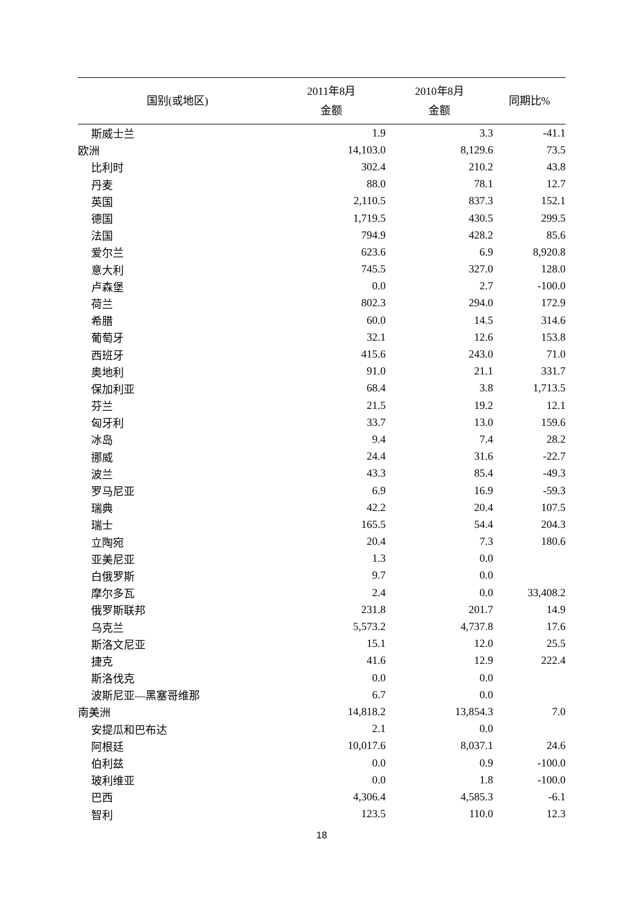| 国别(或地区) | 2011年8月 金额 | 2010年8月 金额 | 同期比% |
| --- | --- | --- | --- |
| 斯威士兰 | 1.9 | 3.3 | -41.1 |
| 欧洲 | 14,103.0 | 8,129.6 | 73.5 |
| 比利时 | 302.4 | 210.2 | 43.8 |
| 丹麦 | 88.0 | 78.1 | 12.7 |
| 英国 | 2,110.5 | 837.3 | 152.1 |
| 德国 | 1,719.5 | 430.5 | 299.5 |
| 法国 | 794.9 | 428.2 | 85.6 |
| 爱尔兰 | 623.6 | 6.9 | 8,920.8 |
| 意大利 | 745.5 | 327.0 | 128.0 |
| 卢森堡 | 0.0 | 2.7 | -100.0 |
| 荷兰 | 802.3 | 294.0 | 172.9 |
| 希腊 | 60.0 | 14.5 | 314.6 |
| 葡萄牙 | 32.1 | 12.6 | 153.8 |
| 西班牙 | 415.6 | 243.0 | 71.0 |
| 奥地利 | 91.0 | 21.1 | 331.7 |
| 保加利亚 | 68.4 | 3.8 | 1,713.5 |
| 芬兰 | 21.5 | 19.2 | 12.1 |
| 匈牙利 | 33.7 | 13.0 | 159.6 |
| 冰岛 | 9.4 | 7.4 | 28.2 |
| 挪威 | 24.4 | 31.6 | -22.7 |
| 波兰 | 43.3 | 85.4 | -49.3 |
| 罗马尼亚 | 6.9 | 16.9 | -59.3 |
| 瑞典 | 42.2 | 20.4 | 107.5 |
| 瑞士 | 165.5 | 54.4 | 204.3 |
| 立陶宛 | 20.4 | 7.3 | 180.6 |
| 亚美尼亚 | 1.3 | 0.0 | |
| 白俄罗斯 | 9.7 | 0.0 | |
| 摩尔多瓦 | 2.4 | 0.0 | 33,408.2 |
| 俄罗斯联邦 | 231.8 | 201.7 | 14.9 |
| 乌克兰 | 5,573.2 | 4,737.8 | 17.6 |
| 斯洛文尼亚 | 15.1 | 12.0 | 25.5 |
| 捷克 | 41.6 | 12.9 | 222.4 |
| 斯洛伐克 | 0.0 | 0.0 | |
| 波斯尼亚—黑塞哥维那 | 6.7 | 0.0 | |
| 南美洲 | 14,818.2 | 13,854.3 | 7.0 |
| 安提瓜和巴布达 | 2.1 | 0.0 | |
| 阿根廷 | 10,017.6 | 8,037.1 | 24.6 |
| 伯利兹 | 0.0 | 0.9 | -100.0 |
| 玻利维亚 | 0.0 | 1.8 | -100.0 |
| 巴西 | 4,306.4 | 4,585.3 | -6.1 |
| 智利 | 123.5 | 110.0 | 12.3 |
18